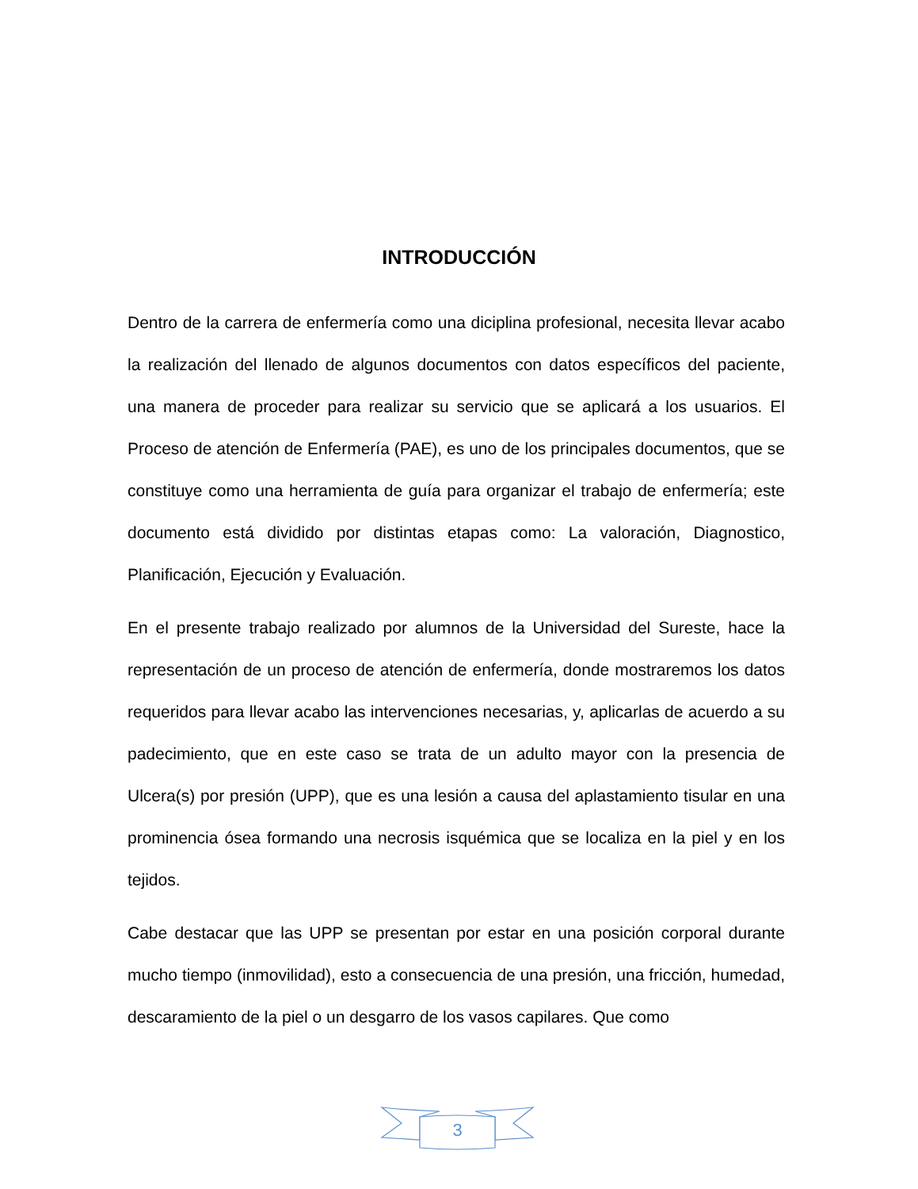INTRODUCCIÓN
Dentro de la carrera de enfermería como una diciplina profesional, necesita llevar acabo la realización del llenado de algunos documentos con datos específicos del paciente, una manera de proceder para realizar su servicio que se aplicará a los usuarios. El Proceso de atención de Enfermería (PAE), es uno de los principales documentos, que se constituye como una herramienta de guía para organizar el trabajo de enfermería; este documento está dividido por distintas etapas como: La valoración, Diagnostico, Planificación, Ejecución y Evaluación.
En el presente trabajo realizado por alumnos de la Universidad del Sureste, hace la representación de un proceso de atención de enfermería, donde mostraremos los datos requeridos para llevar acabo las intervenciones necesarias, y, aplicarlas de acuerdo a su padecimiento, que en este caso se trata de un adulto mayor con la presencia de Ulcera(s) por presión (UPP), que es una lesión a causa del aplastamiento tisular en una prominencia ósea formando una necrosis isquémica que se localiza en la piel y en los tejidos.
Cabe destacar que las UPP se presentan por estar en una posición corporal durante mucho tiempo (inmovilidad), esto a consecuencia de una presión, una fricción, humedad, descaramiento de la piel o un desgarro de los vasos capilares. Que como
3